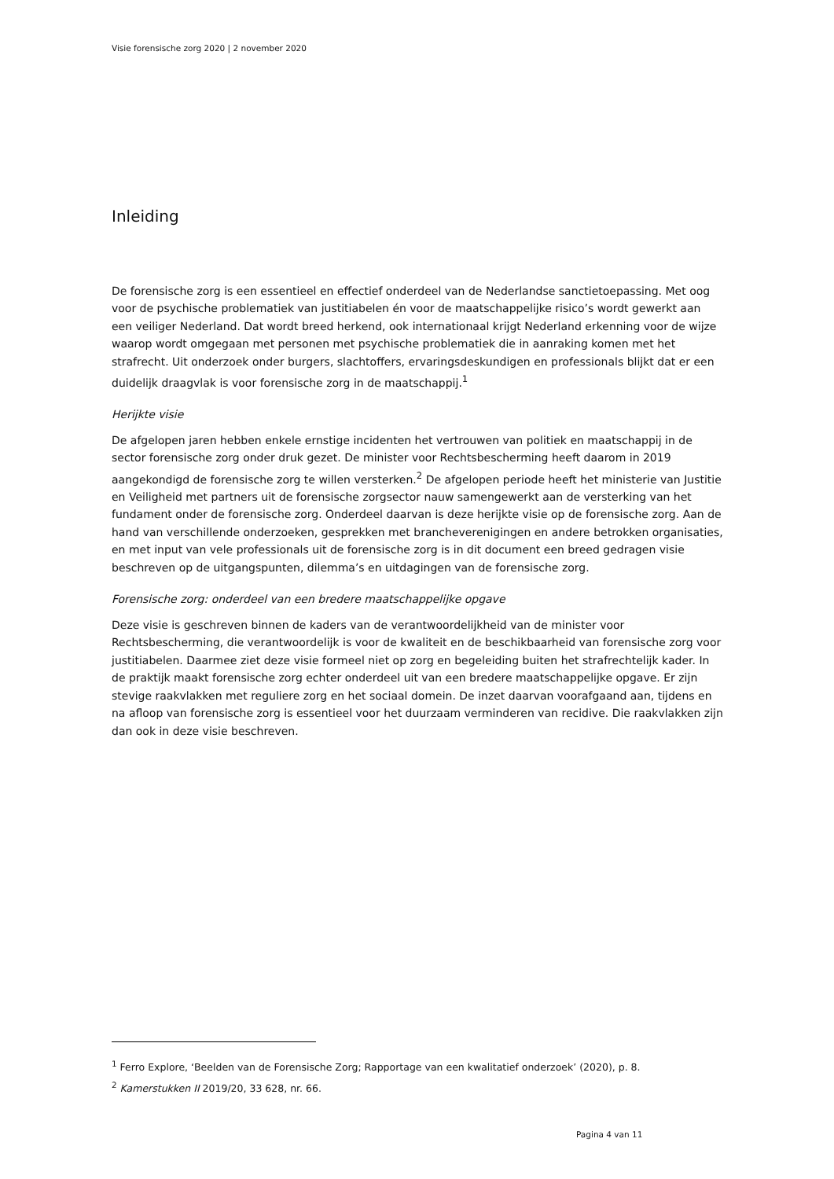Visie forensische zorg 2020 | 2 november 2020
Inleiding
De forensische zorg is een essentieel en effectief onderdeel van de Nederlandse sanctietoepassing. Met oog voor de psychische problematiek van justitiabelen én voor de maatschappelijke risico’s wordt gewerkt aan een veiliger Nederland. Dat wordt breed herkend, ook internationaal krijgt Nederland erkenning voor de wijze waarop wordt omgegaan met personen met psychische problematiek die in aanraking komen met het strafrecht. Uit onderzoek onder burgers, slachtoffers, ervaringsdeskundigen en professionals blijkt dat er een duidelijk draagvlak is voor forensische zorg in de maatschappij.<sup>1</sup>
Herijkte visie
De afgelopen jaren hebben enkele ernstige incidenten het vertrouwen van politiek en maatschappij in de sector forensische zorg onder druk gezet. De minister voor Rechtsbescherming heeft daarom in 2019 aangekondigd de forensische zorg te willen versterken.<sup>2</sup> De afgelopen periode heeft het ministerie van Justitie en Veiligheid met partners uit de forensische zorgsector nauw samengewerkt aan de versterking van het fundament onder de forensische zorg. Onderdeel daarvan is deze herijkte visie op de forensische zorg. Aan de hand van verschillende onderzoeken, gesprekken met brancheverenigingen en andere betrokken organisaties, en met input van vele professionals uit de forensische zorg is in dit document een breed gedragen visie beschreven op de uitgangspunten, dilemma’s en uitdagingen van de forensische zorg.
Forensische zorg: onderdeel van een bredere maatschappelijke opgave
Deze visie is geschreven binnen de kaders van de verantwoordelijkheid van de minister voor Rechtsbescherming, die verantwoordelijk is voor de kwaliteit en de beschikbaarheid van forensische zorg voor justitiabelen. Daarmee ziet deze visie formeel niet op zorg en begeleiding buiten het strafrechtelijk kader. In de praktijk maakt forensische zorg echter onderdeel uit van een bredere maatschappelijke opgave. Er zijn stevige raakvlakken met reguliere zorg en het sociaal domein. De inzet daarvan voorafgaand aan, tijdens en na afloop van forensische zorg is essentieel voor het duurzaam verminderen van recidive. Die raakvlakken zijn dan ook in deze visie beschreven.
<sup>1</sup> Ferro Explore, ‘Beelden van de Forensische Zorg; Rapportage van een kwalitatief onderzoek’ (2020), p. 8.
<sup>2</sup> Kamerstukken II 2019/20, 33 628, nr. 66.
Pagina 4 van 11